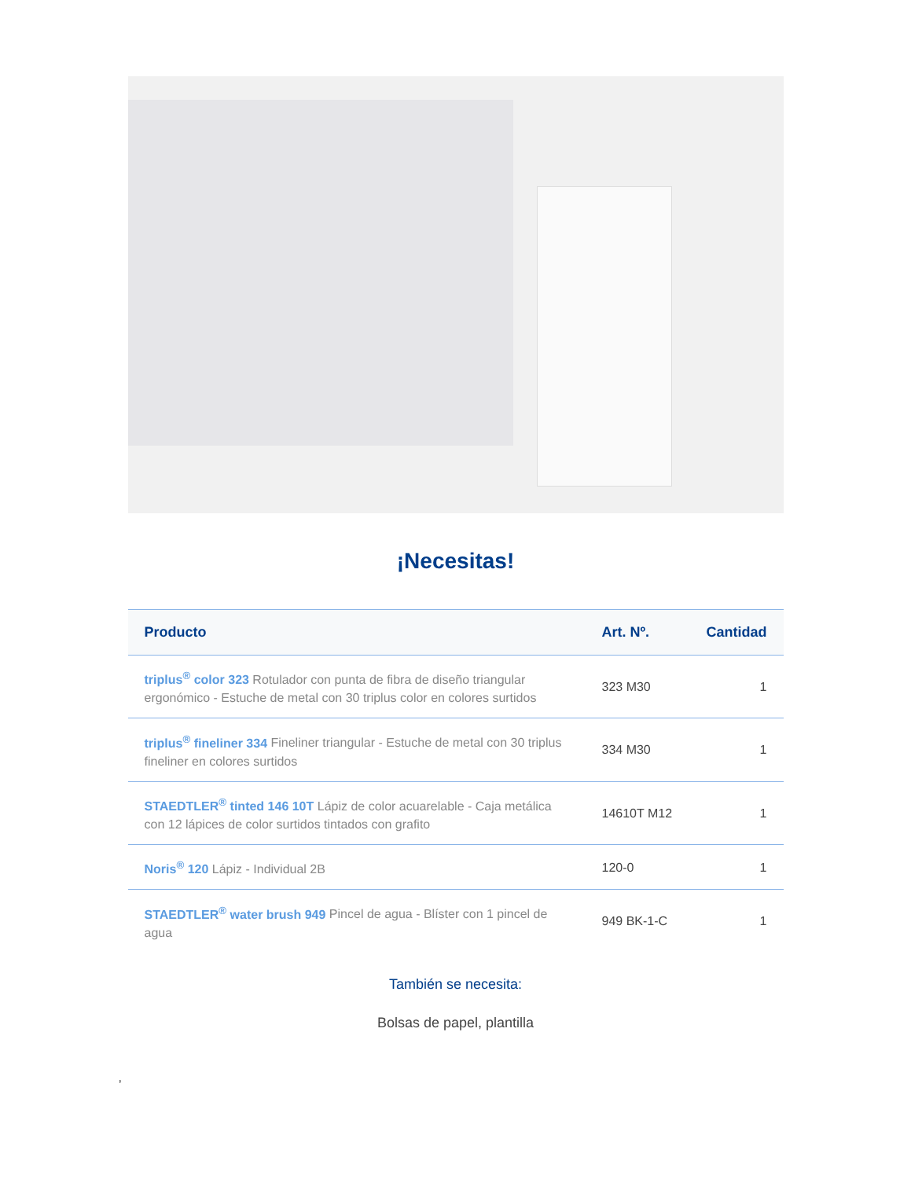¡Necesitas!
| Producto | Art. Nº. | Cantidad |
| --- | --- | --- |
| triplus<sup>®</sup> color 323 Rotulador con punta de fibra de diseño triangular ergonómico - Estuche de metal con 30 triplus color en colores surtidos | 323 M30 | 1 |
| triplus<sup>®</sup> fineliner 334 Fineliner triangular - Estuche de metal con 30 triplus fineliner en colores surtidos | 334 M30 | 1 |
| STAEDTLER<sup>®</sup> tinted 146 10T Lápiz de color acuarelable - Caja metálica con 12 lápices de color surtidos tintados con grafito | 14610T M12 | 1 |
| Noris<sup>®</sup> 120 Lápiz - Individual 2B | 120-0 | 1 |
| STAEDTLER<sup>®</sup> water brush 949 Pincel de agua - Blíster con 1 pincel de agua | 949 BK-1-C | 1 |
También se necesita:
Bolsas de papel, plantilla
,